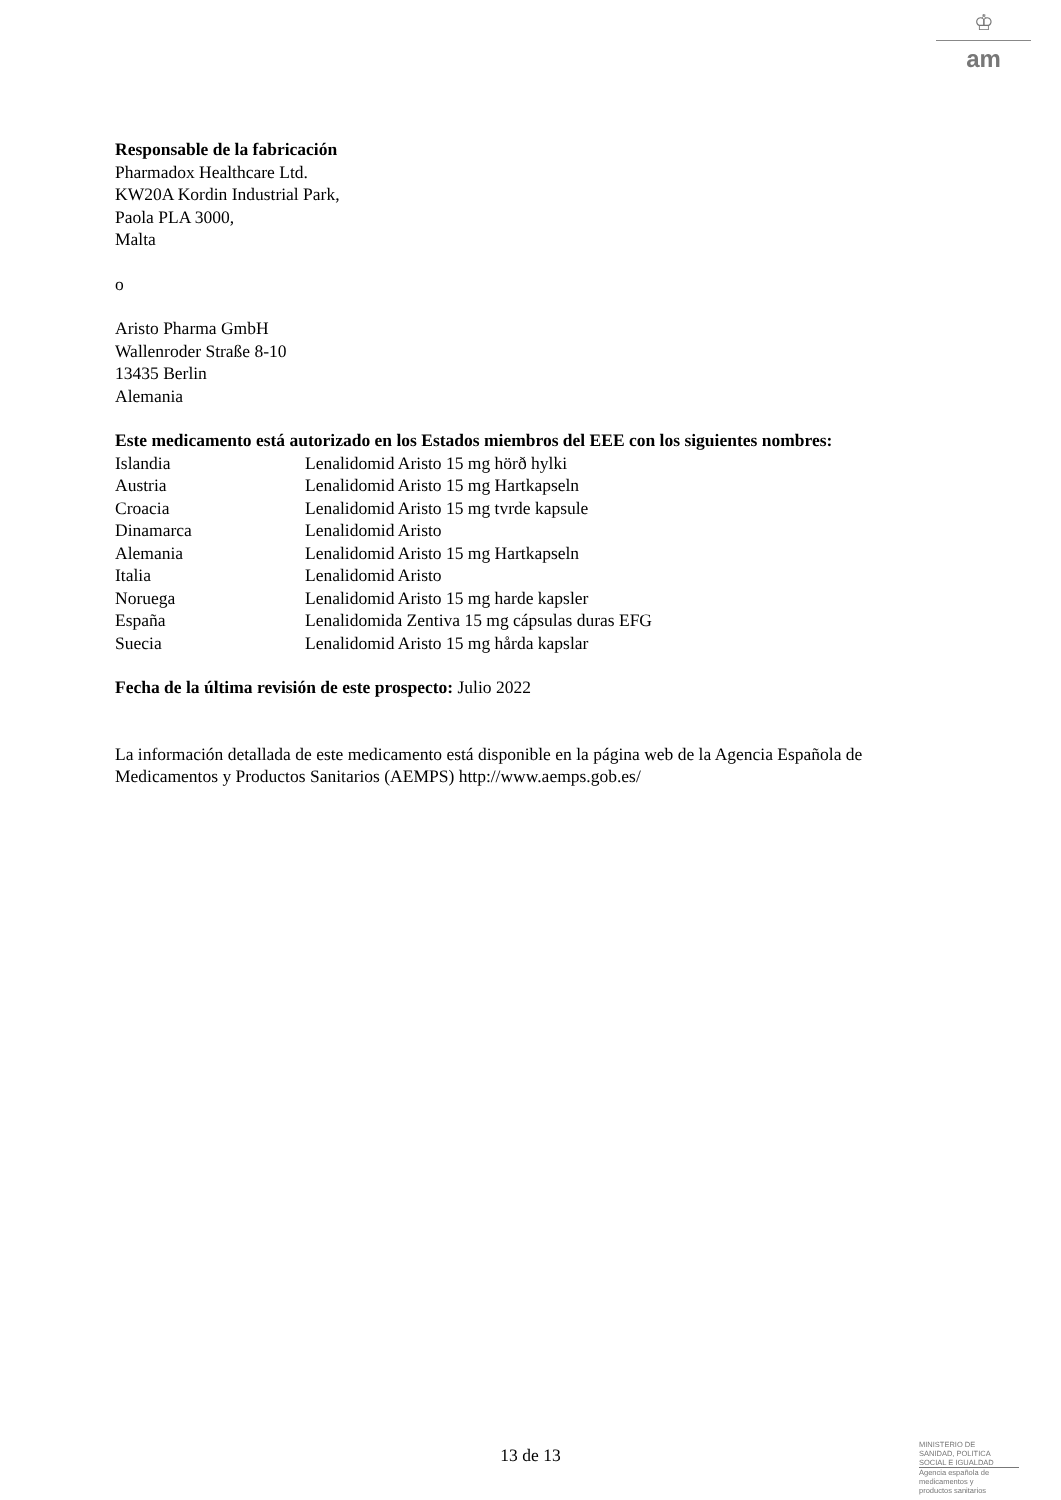♔
am
Responsable de la fabricación
Pharmadox Healthcare Ltd.
KW20A Kordin Industrial Park,
Paola PLA 3000,
Malta
o
Aristo Pharma GmbH
Wallenroder Straße 8-10
13435 Berlin
Alemania
Este medicamento está autorizado en los Estados miembros del EEE con los siguientes nombres:
| Islandia | Lenalidomid Aristo 15 mg hörð hylki |
| Austria | Lenalidomid Aristo 15 mg Hartkapseln |
| Croacia | Lenalidomid Aristo 15 mg tvrde kapsule |
| Dinamarca | Lenalidomid Aristo |
| Alemania | Lenalidomid Aristo 15 mg Hartkapseln |
| Italia | Lenalidomid Aristo |
| Noruega | Lenalidomid Aristo 15 mg harde kapsler |
| España | Lenalidomida Zentiva 15 mg cápsulas duras EFG |
| Suecia | Lenalidomid Aristo 15 mg hårda kapslar |
Fecha de la última revisión de este prospecto: Julio 2022
La información detallada de este medicamento está disponible en la página web de la Agencia Española de Medicamentos y Productos Sanitarios (AEMPS) http://www.aemps.gob.es/
13 de 13
MINISTERIO DE
SANIDAD, POLITICA
SOCIAL E IGUALDAD
Agencia española de
medicamentos y
productos sanitarios